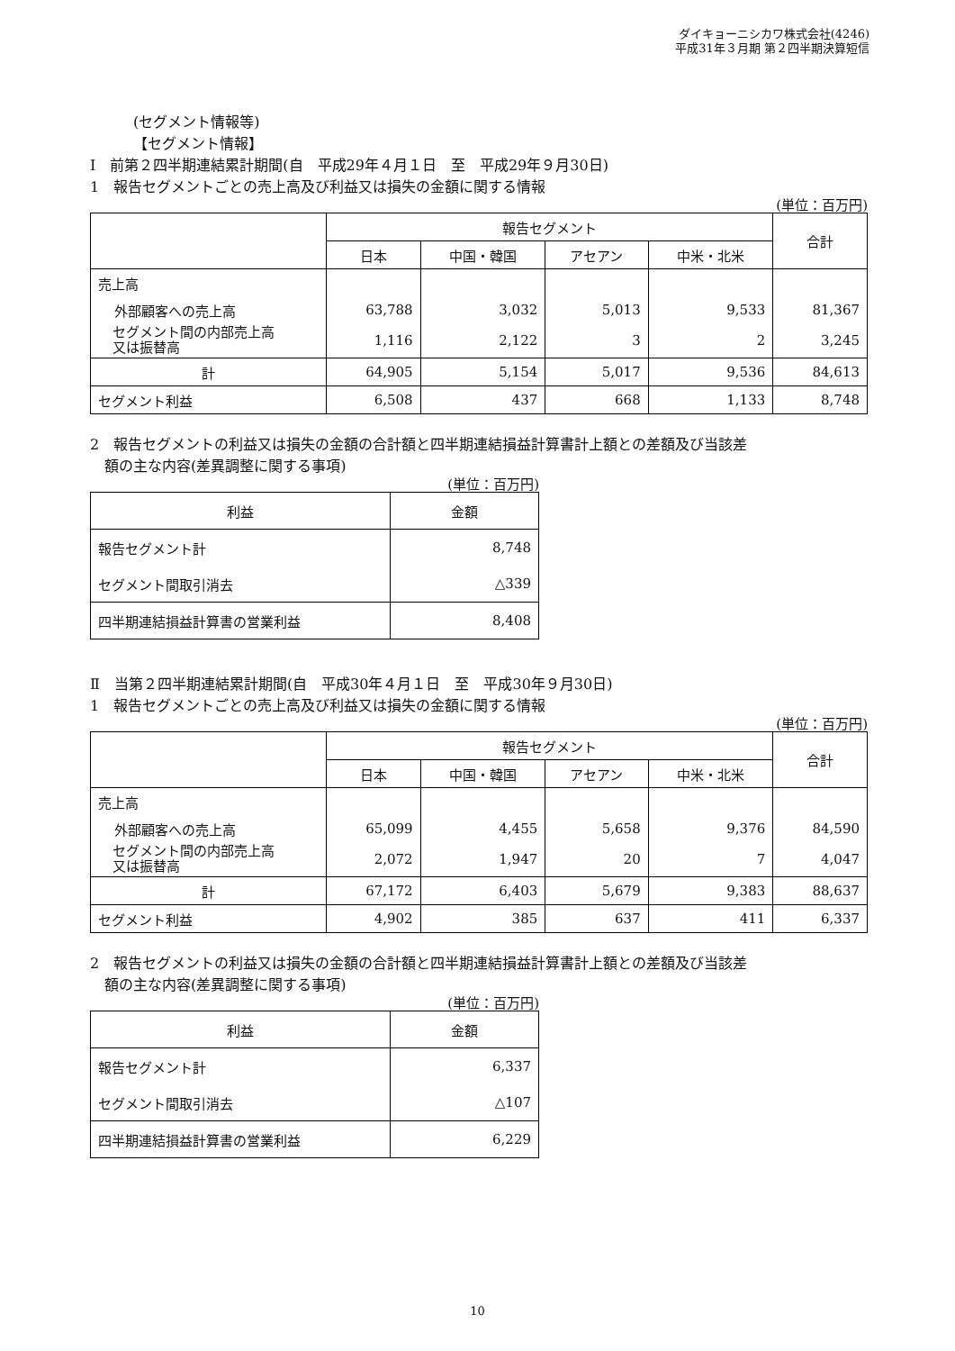ダイキョーニシカワ株式会社(4246)
平成31年３月期 第２四半期決算短信
(セグメント情報等)
【セグメント情報】
Ⅰ　前第２四半期連結累計期間(自　平成29年４月１日　至　平成29年９月30日)
1　報告セグメントごとの売上高及び利益又は損失の金額に関する情報
(単位：百万円)
| | 報告セグメント | | | | 合計 |
| | 日本 | 中国・韓国 | アセアン | 中米・北米 | |
| 売上高 | | | | | |
| 外部顧客への売上高 | 63,788 | 3,032 | 5,013 | 9,533 | 81,367 |
| セグメント間の内部売上高 又は振替高 | 1,116 | 2,122 | 3 | 2 | 3,245 |
| 計 | 64,905 | 5,154 | 5,017 | 9,536 | 84,613 |
| セグメント利益 | 6,508 | 437 | 668 | 1,133 | 8,748 |
2　報告セグメントの利益又は損失の金額の合計額と四半期連結損益計算書計上額との差額及び当該差
額の主な内容(差異調整に関する事項)
(単位：百万円)
| 利益 | 金額 |
| 報告セグメント計 | 8,748 |
| セグメント間取引消去 | △339 |
| 四半期連結損益計算書の営業利益 | 8,408 |
Ⅱ　当第２四半期連結累計期間(自　平成30年４月１日　至　平成30年９月30日)
1　報告セグメントごとの売上高及び利益又は損失の金額に関する情報
(単位：百万円)
| | 報告セグメント | | | | 合計 |
| | 日本 | 中国・韓国 | アセアン | 中米・北米 | |
| 売上高 | | | | | |
| 外部顧客への売上高 | 65,099 | 4,455 | 5,658 | 9,376 | 84,590 |
| セグメント間の内部売上高 又は振替高 | 2,072 | 1,947 | 20 | 7 | 4,047 |
| 計 | 67,172 | 6,403 | 5,679 | 9,383 | 88,637 |
| セグメント利益 | 4,902 | 385 | 637 | 411 | 6,337 |
2　報告セグメントの利益又は損失の金額の合計額と四半期連結損益計算書計上額との差額及び当該差
額の主な内容(差異調整に関する事項)
(単位：百万円)
| 利益 | 金額 |
| 報告セグメント計 | 6,337 |
| セグメント間取引消去 | △107 |
| 四半期連結損益計算書の営業利益 | 6,229 |
10